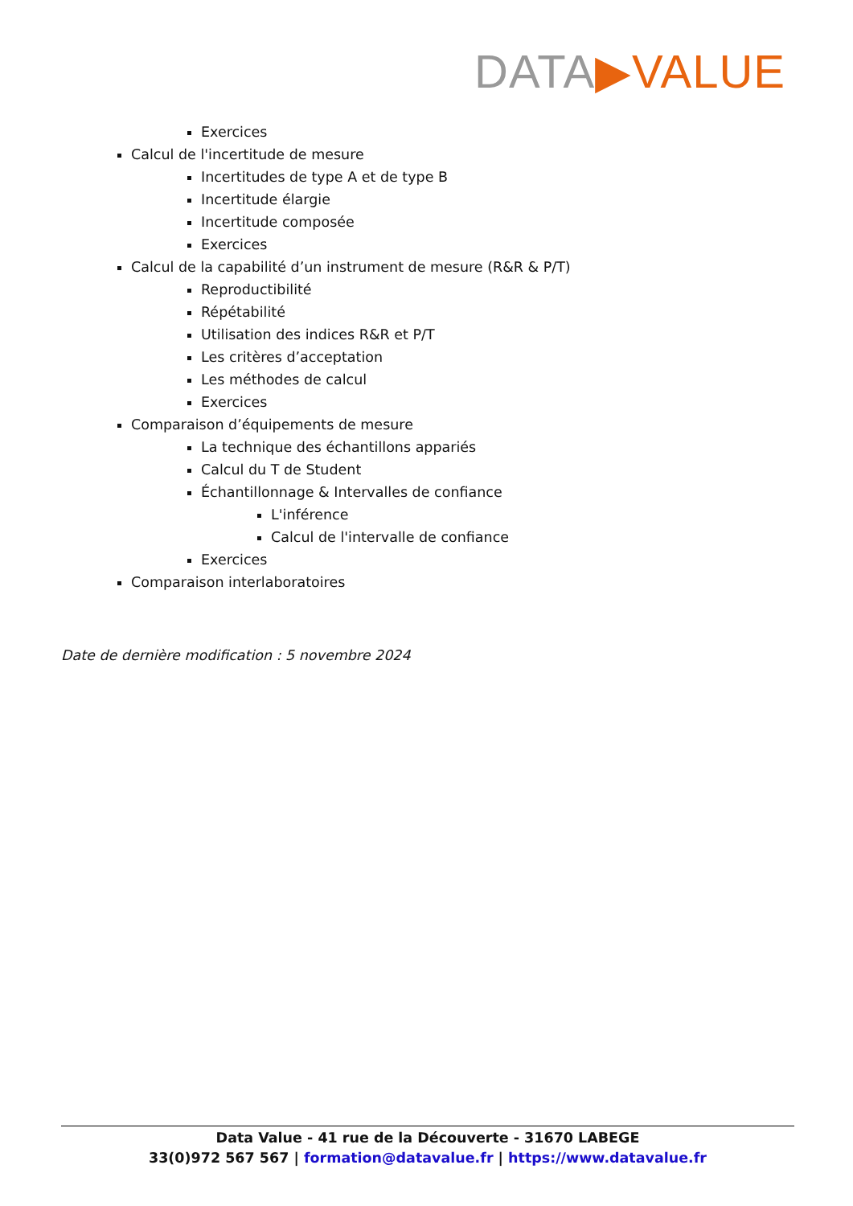DATA▶VALUE
Exercices
Calcul de l'incertitude de mesure
Incertitudes de type A et de type B
Incertitude élargie
Incertitude composée
Exercices
Calcul de la capabilité d’un instrument de mesure (R&R & P/T)
Reproductibilité
Répétabilité
Utilisation des indices R&R et P/T
Les critères d’acceptation
Les méthodes de calcul
Exercices
Comparaison d’équipements de mesure
La technique des échantillons appariés
Calcul du T de Student
Échantillonnage & Intervalles de confiance
L'inférence
Calcul de l'intervalle de confiance
Exercices
Comparaison interlaboratoires
Date de dernière modification : 5 novembre 2024
Data Value - 41 rue de la Découverte - 31670 LABEGE
33(0)972 567 567 | formation@datavalue.fr | https://www.datavalue.fr